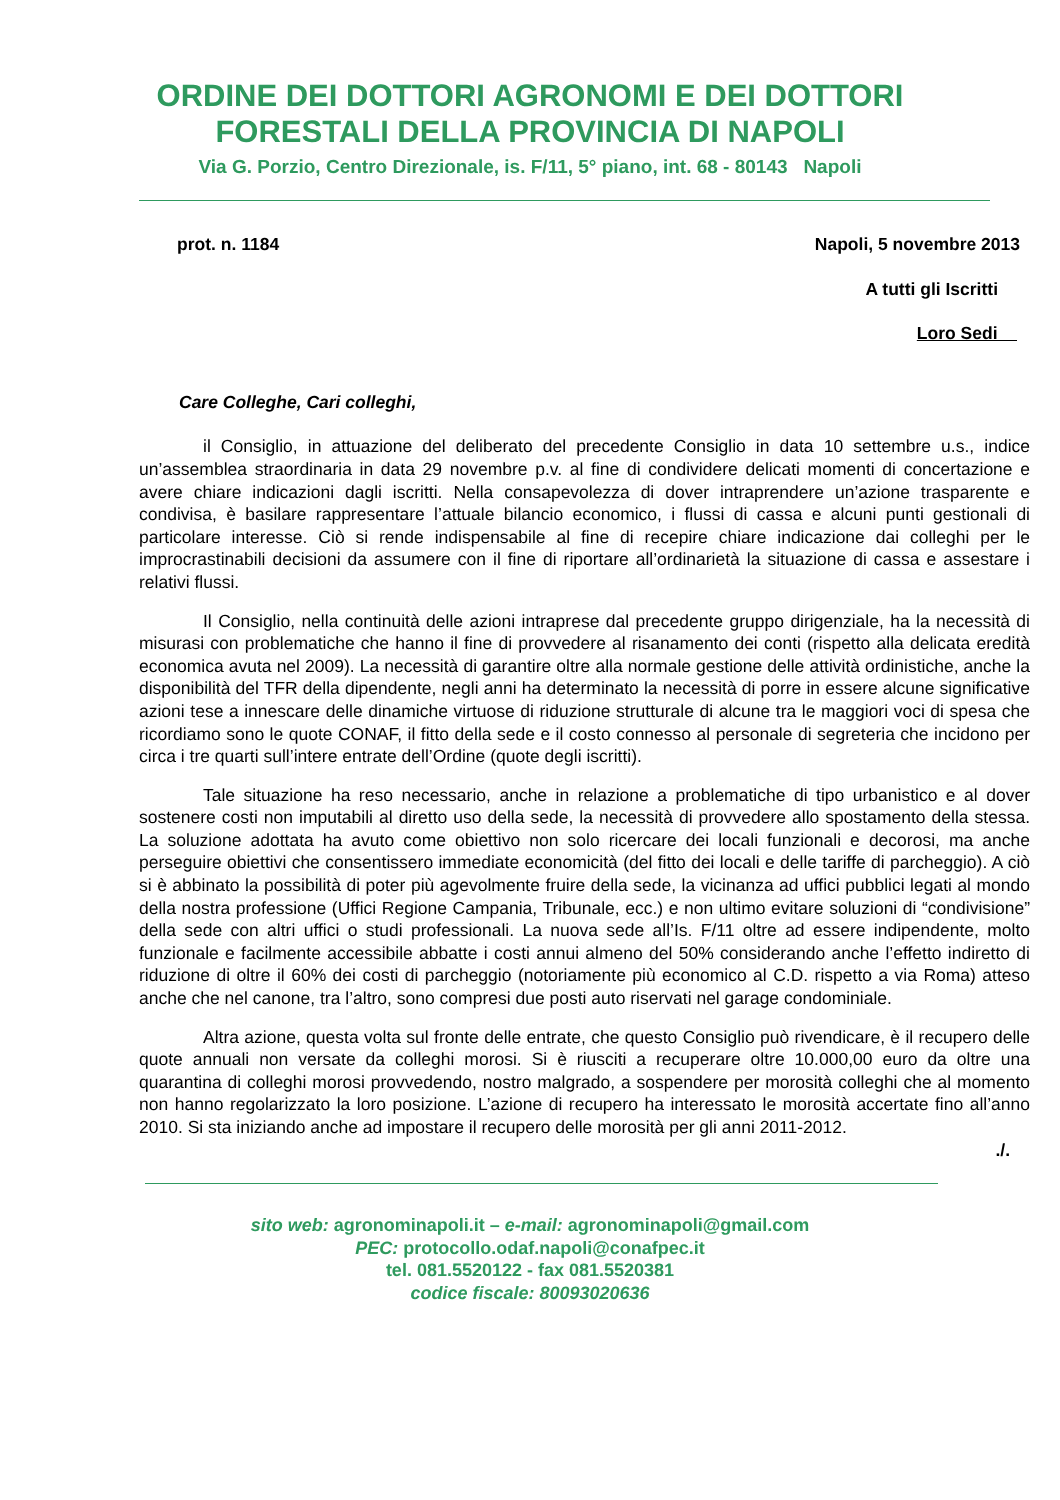ORDINE DEI DOTTORI AGRONOMI E DEI DOTTORI
FORESTALI DELLA PROVINCIA DI NAPOLI
Via G. Porzio, Centro Direzionale, is. F/11, 5° piano, int. 68 - 80143 Napoli
prot. n. 1184 Napoli, 5 novembre 2013
A tutti gli Iscritti
Loro Sedi
Care Colleghe, Cari colleghi,
il Consiglio, in attuazione del deliberato del precedente Consiglio in data 10 settembre u.s., indice un’assemblea straordinaria in data 29 novembre p.v. al fine di condividere delicati momenti di concertazione e avere chiare indicazioni dagli iscritti. Nella consapevolezza di dover intraprendere un’azione trasparente e condivisa, è basilare rappresentare l’attuale bilancio economico, i flussi di cassa e alcuni punti gestionali di particolare interesse. Ciò si rende indispensabile al fine di recepire chiare indicazione dai colleghi per le improcrastinabili decisioni da assumere con il fine di riportare all’ordinarietà la situazione di cassa e assestare i relativi flussi.
Il Consiglio, nella continuità delle azioni intraprese dal precedente gruppo dirigenziale, ha la necessità di misurasi con problematiche che hanno il fine di provvedere al risanamento dei conti (rispetto alla delicata eredità economica avuta nel 2009). La necessità di garantire oltre alla normale gestione delle attività ordinistiche, anche la disponibilità del TFR della dipendente, negli anni ha determinato la necessità di porre in essere alcune significative azioni tese a innescare delle dinamiche virtuose di riduzione strutturale di alcune tra le maggiori voci di spesa che ricordiamo sono le quote CONAF, il fitto della sede e il costo connesso al personale di segreteria che incidono per circa i tre quarti sull’intere entrate dell’Ordine (quote degli iscritti).
Tale situazione ha reso necessario, anche in relazione a problematiche di tipo urbanistico e al dover sostenere costi non imputabili al diretto uso della sede, la necessità di provvedere allo spostamento della stessa. La soluzione adottata ha avuto come obiettivo non solo ricercare dei locali funzionali e decorosi, ma anche perseguire obiettivi che consentissero immediate economicità (del fitto dei locali e delle tariffe di parcheggio). A ciò si è abbinato la possibilità di poter più agevolmente fruire della sede, la vicinanza ad uffici pubblici legati al mondo della nostra professione (Uffici Regione Campania, Tribunale, ecc.) e non ultimo evitare soluzioni di “condivisione” della sede con altri uffici o studi professionali. La nuova sede all’Is. F/11 oltre ad essere indipendente, molto funzionale e facilmente accessibile abbatte i costi annui almeno del 50% considerando anche l’effetto indiretto di riduzione di oltre il 60% dei costi di parcheggio (notoriamente più economico al C.D. rispetto a via Roma) atteso anche che nel canone, tra l’altro, sono compresi due posti auto riservati nel garage condominiale.
Altra azione, questa volta sul fronte delle entrate, che questo Consiglio può rivendicare, è il recupero delle quote annuali non versate da colleghi morosi. Si è riusciti a recuperare oltre 10.000,00 euro da oltre una quarantina di colleghi morosi provvedendo, nostro malgrado, a sospendere per morosità colleghi che al momento non hanno regolarizzato la loro posizione. L’azione di recupero ha interessato le morosità accertate fino all’anno 2010. Si sta iniziando anche ad impostare il recupero delle morosità per gli anni 2011-2012.
./.
sito web: agronominapoli.it – e-mail: agronominapoli@gmail.com
PEC: protocollo.odaf.napoli@conafpec.it
tel. 081.5520122 - fax 081.5520381
codice fiscale: 80093020636